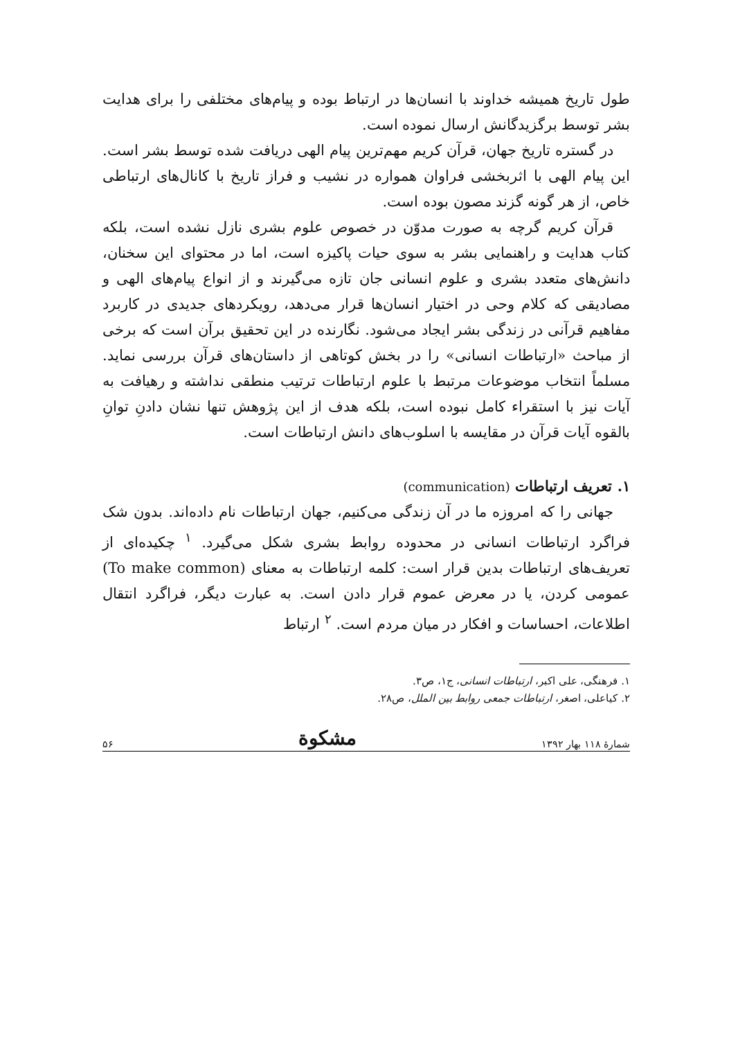طول تاریخ همیشه خداوند با انسان‌ها در ارتباط بوده و پیام‌های مختلفی را برای هدایت بشر توسط برگزیدگانش ارسال نموده است.
در گستره تاریخ جهان، قرآن کریم مهم‌ترین پیام الهی دریافت شده توسط بشر است. این پیام الهی با اثربخشی فراوان همواره در نشیب و فراز تاریخ با کانال‌های ارتباطی خاص، از هر گونه گزند مصون بوده است.
قرآن کریم گرچه به صورت مدوّن در خصوص علوم بشری نازل نشده است، بلکه کتاب هدایت و راهنمایی بشر به سوی حیات پاکیزه است، اما در محتوای این سخنان، دانش‌های متعدد بشری و علوم انسانی جان تازه می‌گیرند و از انواع پیام‌های الهی و مصادیقی که کلام وحی در اختیار انسان‌ها قرار می‌دهد، رویکردهای جدیدی در کاربرد مفاهیم قرآنی در زندگی بشر ایجاد می‌شود. نگارنده در این تحقیق برآن است که برخی از مباحث «ارتباطات انسانی» را در بخش کوتاهی از داستان‌های قرآن بررسی نماید. مسلماً انتخاب موضوعات مرتبط با علوم ارتباطات ترتیب منطقی نداشته و رهیافت به آیات نیز با استقراء کامل نبوده است، بلکه هدف از این پژوهش تنها نشان دادنِ توانِ بالقوه آیات قرآن در مقایسه با اسلوب‌های دانش ارتباطات است.
۱. تعریف ارتباطات (communication)
جهانی را که امروزه ما در آن زندگی می‌کنیم، جهان ارتباطات نام داده‌اند. بدون شک فراگرد ارتباطات انسانی در محدوده روابط بشری شکل می‌گیرد. <sup>۱</sup> چکیده‌ای از تعریف‌های ارتباطات بدین قرار است: کلمه ارتباطات به معنای (To make common) عمومی کردن، یا در معرض عموم قرار دادن است. به عبارت دیگر، فراگرد انتقال اطلاعات، احساسات و افکار در میان مردم است. <sup>۲</sup> ارتباط
۱. فرهنگی، علی اکبر، ارتباطات انسانی، ج۱، ص۳.
۲. کیاعلی، اصغر، ارتباطات جمعی روابط بین الملل، ص۲۸.
شمارهٔ ۱۱۸ بهار ۱۳۹۲ مشکوة ۵۶